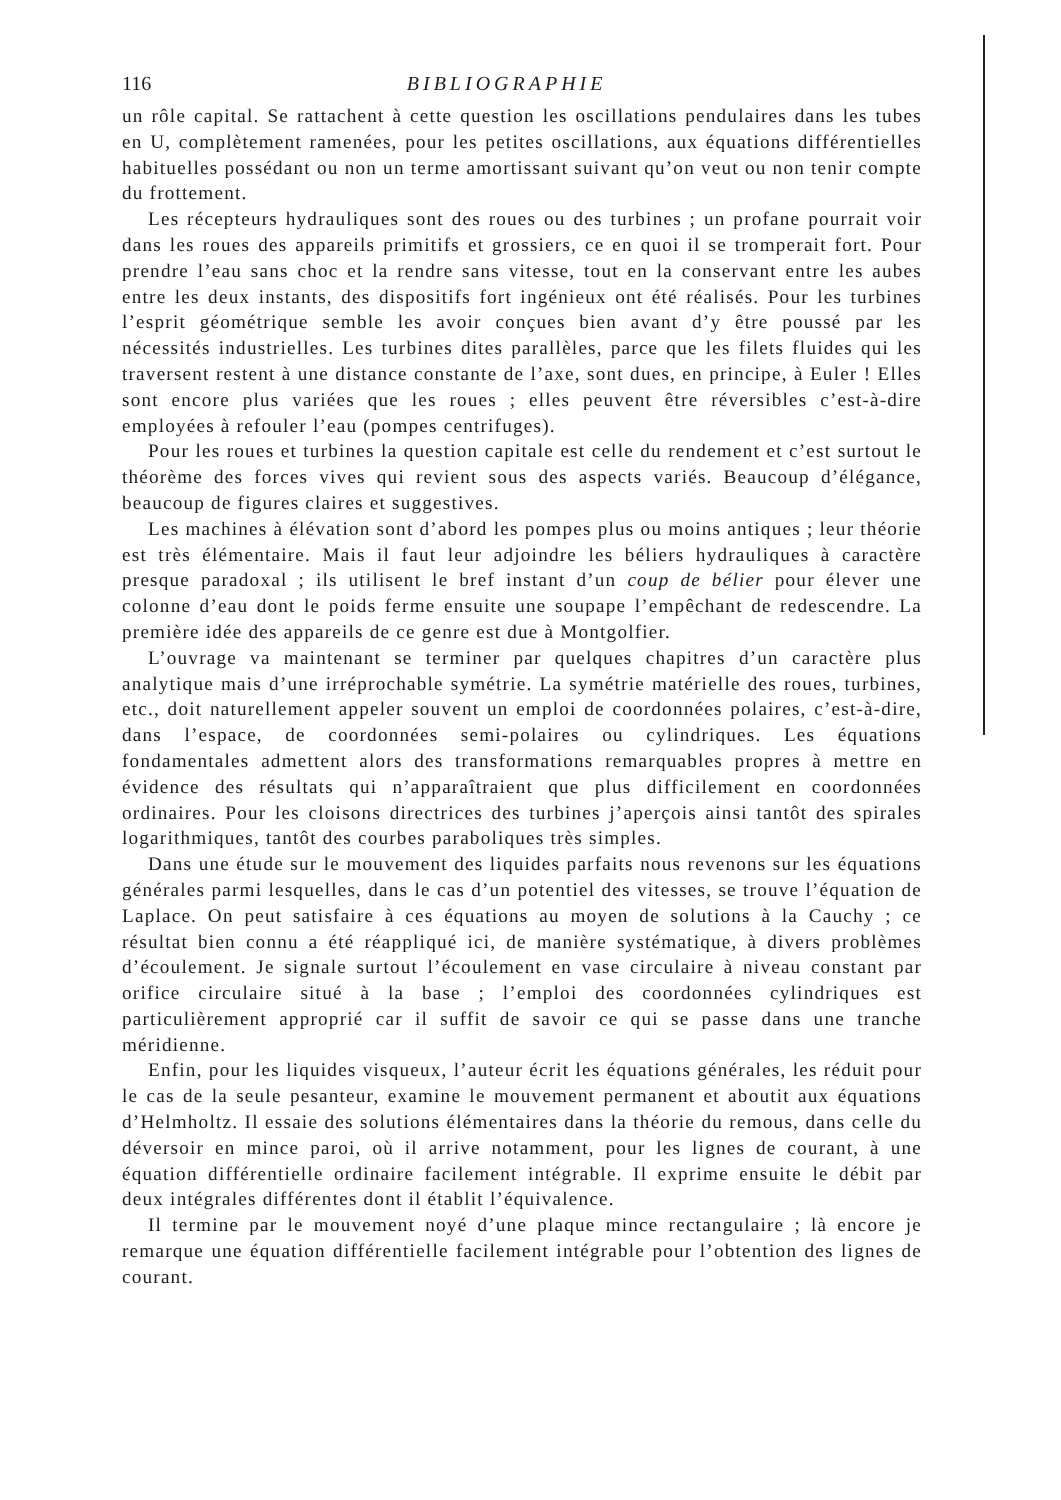116 BIBLIOGRAPHIE
un rôle capital. Se rattachent à cette question les oscillations pendulaires dans les tubes en U, complètement ramenées, pour les petites oscillations, aux équations différentielles habituelles possédant ou non un terme amortissant suivant qu’on veut ou non tenir compte du frottement.
Les récepteurs hydrauliques sont des roues ou des turbines ; un profane pourrait voir dans les roues des appareils primitifs et grossiers, ce en quoi il se tromperait fort. Pour prendre l’eau sans choc et la rendre sans vitesse, tout en la conservant entre les aubes entre les deux instants, des dispositifs fort ingénieux ont été réalisés. Pour les turbines l’esprit géométrique semble les avoir conçues bien avant d’y être poussé par les nécessités industrielles. Les turbines dites parallèles, parce que les filets fluides qui les traversent restent à une distance constante de l’axe, sont dues, en principe, à Euler ! Elles sont encore plus variées que les roues ; elles peuvent être réversibles c’est-à-dire employées à refouler l’eau (pompes centrifuges).
Pour les roues et turbines la question capitale est celle du rendement et c’est surtout le théorème des forces vives qui revient sous des aspects variés. Beaucoup d’élégance, beaucoup de figures claires et suggestives.
Les machines à élévation sont d’abord les pompes plus ou moins antiques ; leur théorie est très élémentaire. Mais il faut leur adjoindre les béliers hydrauliques à caractère presque paradoxal ; ils utilisent le bref instant d’un coup de bélier pour élever une colonne d’eau dont le poids ferme ensuite une soupape l’empêchant de redescendre. La première idée des appareils de ce genre est due à Montgolfier.
L’ouvrage va maintenant se terminer par quelques chapitres d’un caractère plus analytique mais d’une irréprochable symétrie. La symétrie matérielle des roues, turbines, etc., doit naturellement appeler souvent un emploi de coordonnées polaires, c’est-à-dire, dans l’espace, de coordonnées semi-polaires ou cylindriques. Les équations fondamentales admettent alors des transformations remarquables propres à mettre en évidence des résultats qui n’apparaîtraient que plus difficilement en coordonnées ordinaires. Pour les cloisons directrices des turbines j’aperçois ainsi tantôt des spirales logarithmiques, tantôt des courbes paraboliques très simples.
Dans une étude sur le mouvement des liquides parfaits nous revenons sur les équations générales parmi lesquelles, dans le cas d’un potentiel des vitesses, se trouve l’équation de Laplace. On peut satisfaire à ces équations au moyen de solutions à la Cauchy ; ce résultat bien connu a été réappliqué ici, de manière systématique, à divers problèmes d’écoulement. Je signale surtout l’écoulement en vase circulaire à niveau constant par orifice circulaire situé à la base ; l’emploi des coordonnées cylindriques est particulièrement approprié car il suffit de savoir ce qui se passe dans une tranche méridienne.
Enfin, pour les liquides visqueux, l’auteur écrit les équations générales, les réduit pour le cas de la seule pesanteur, examine le mouvement permanent et aboutit aux équations d’Helmholtz. Il essaie des solutions élémentaires dans la théorie du remous, dans celle du déversoir en mince paroi, où il arrive notamment, pour les lignes de courant, à une équation différentielle ordinaire facilement intégrable. Il exprime ensuite le débit par deux intégrales différentes dont il établit l’équivalence.
Il termine par le mouvement noyé d’une plaque mince rectangulaire ; là encore je remarque une équation différentielle facilement intégrable pour l’obtention des lignes de courant.